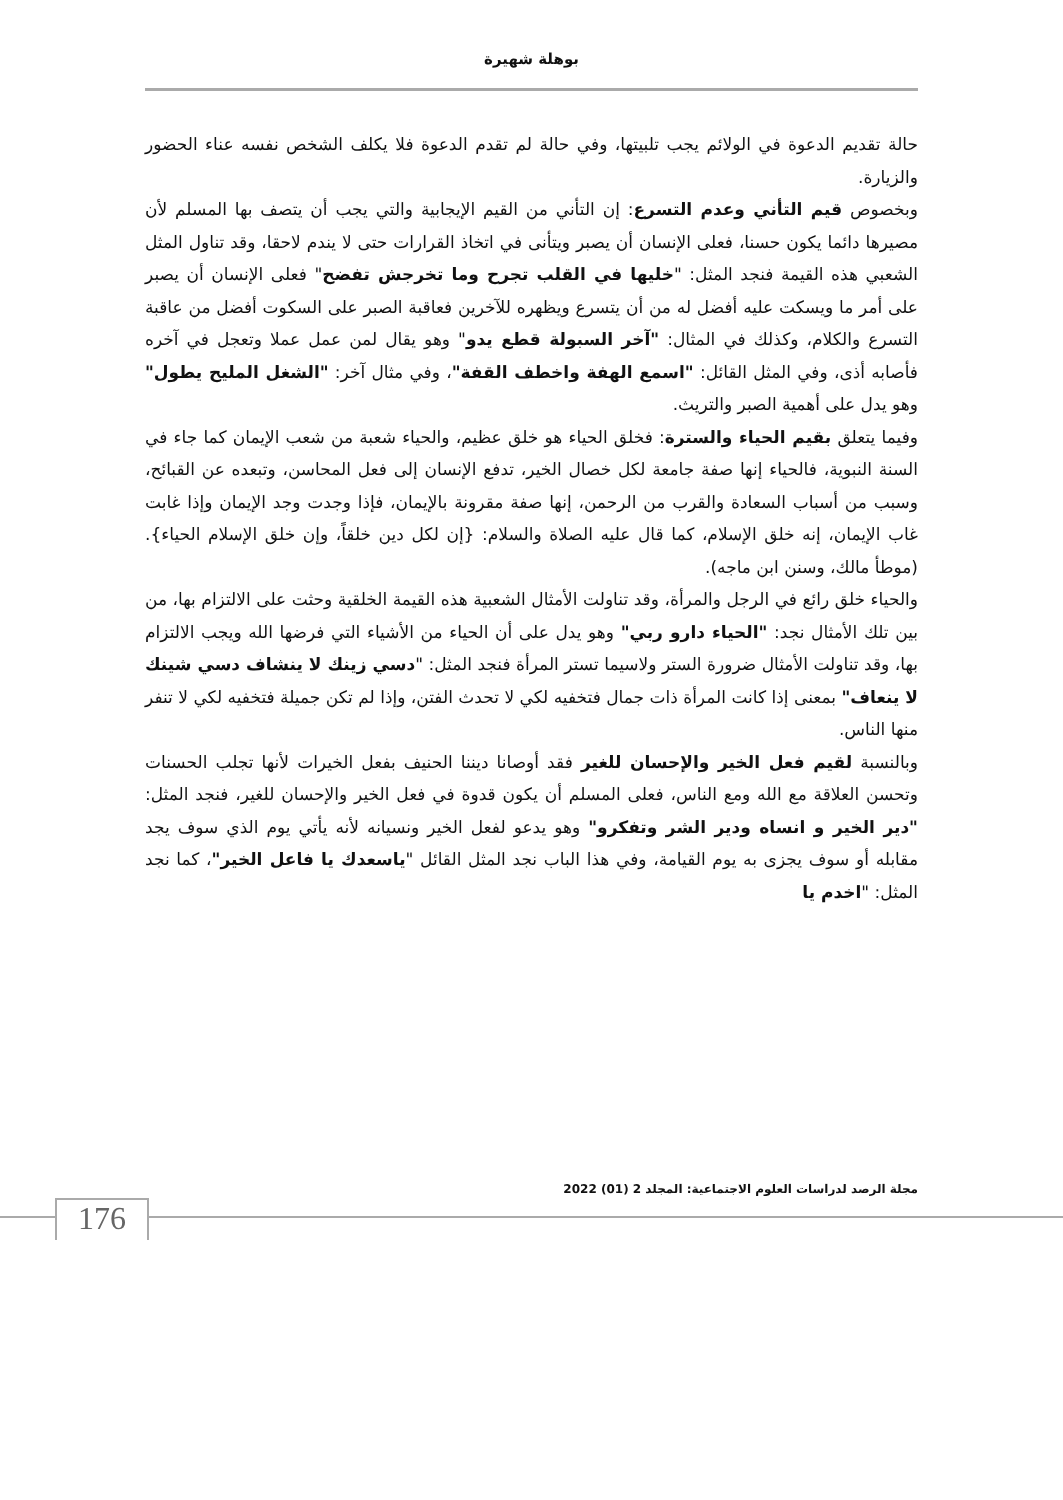بوهلة شهيرة
حالة تقديم الدعوة في الولائم يجب تلبيتها، وفي حالة لم تقدم الدعوة فلا يكلف الشخص نفسه عناء الحضور والزيارة.
وبخصوص قيم التأني وعدم التسرع: إن التأني من القيم الإيجابية والتي يجب أن يتصف بها المسلم لأن مصيرها دائما يكون حسنا، فعلى الإنسان أن يصبر ويتأنى في اتخاذ القرارات حتى لا يندم لاحقا، وقد تناول المثل الشعبي هذه القيمة فنجد المثل: "خليها في القلب تجرح وما تخرجش تفضح" فعلى الإنسان أن يصبر على أمر ما ويسكت عليه أفضل له من أن يتسرع ويظهره للآخرين فعاقبة الصبر على السكوت أفضل من عاقبة التسرع والكلام، وكذلك في المثال: "آخر السبولة قطع يدو" وهو يقال لمن عمل عملا وتعجل في آخره فأصابه أذى، وفي المثل القائل: "اسمع الهفة واخطف القفة"، وفي مثال آخر: "الشغل المليح يطول" وهو يدل على أهمية الصبر والتريث.
وفيما يتعلق بقيم الحياء والسترة: فخلق الحياء هو خلق عظيم، والحياء شعبة من شعب الإيمان كما جاء في السنة النبوية، فالحياء إنها صفة جامعة لكل خصال الخير، تدفع الإنسان إلى فعل المحاسن، وتبعده عن القبائح، وسبب من أسباب السعادة والقرب من الرحمن، إنها صفة مقرونة بالإيمان، فإذا وجدت وجد الإيمان وإذا غابت غاب الإيمان، إنه خلق الإسلام، كما قال عليه الصلاة والسلام: {إن لكل دين خلقاً، وإن خلق الإسلام الحياء}. (موطأ مالك، وسنن ابن ماجه).
والحياء خلق رائع في الرجل والمرأة، وقد تناولت الأمثال الشعبية هذه القيمة الخلقية وحثت على الالتزام بها، من بين تلك الأمثال نجد: "الحياء دارو ربي" وهو يدل على أن الحياء من الأشياء التي فرضها الله ويجب الالتزام بها، وقد تناولت الأمثال ضرورة الستر ولاسيما تستر المرأة فنجد المثل: "دسي زينك لا ينشاف دسي شينك لا ينعاف" بمعنى إذا كانت المرأة ذات جمال فتخفيه لكي لا تحدث الفتن، وإذا لم تكن جميلة فتخفيه لكي لا تنفر منها الناس.
وبالنسبة لقيم فعل الخير والإحسان للغير فقد أوصانا ديننا الحنيف بفعل الخيرات لأنها تجلب الحسنات وتحسن العلاقة مع الله ومع الناس، فعلى المسلم أن يكون قدوة في فعل الخير والإحسان للغير، فنجد المثل: "دير الخير و انساه ودير الشر وتفكرو" وهو يدعو لفعل الخير ونسيانه لأنه يأتي يوم الذي سوف يجد مقابله أو سوف يجزى به يوم القيامة، وفي هذا الباب نجد المثل القائل "ياسعدك يا فاعل الخير"، كما نجد المثل: "اخدم يا
مجلة الرصد لدراسات العلوم الاجتماعية: المجلد 2 (01) 2022
176